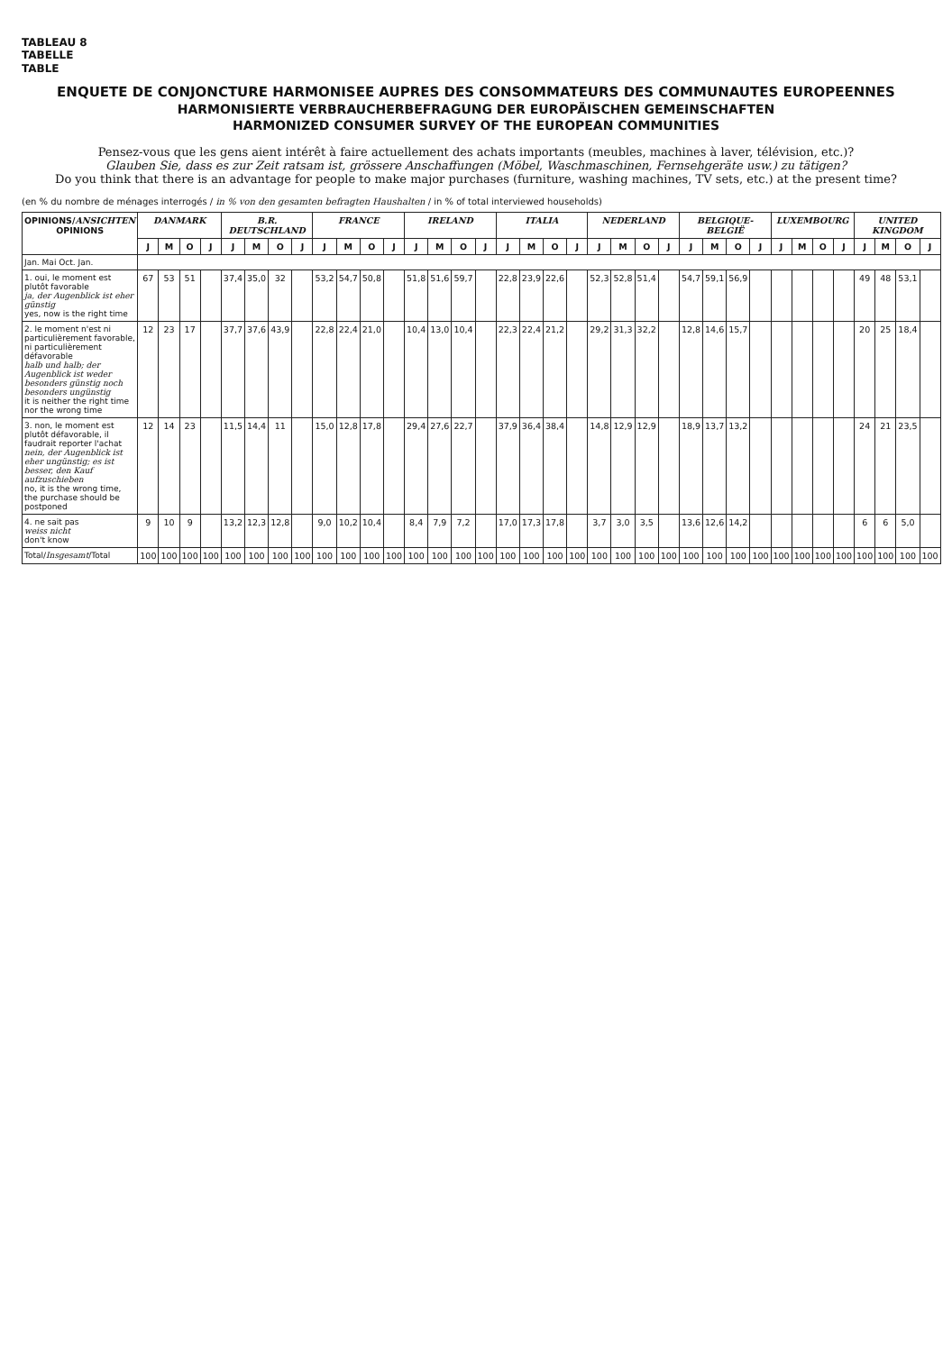TABLEAU 8
TABELLE
TABLE
ENQUETE DE CONJONCTURE HARMONISEE AUPRES DES CONSOMMATEURS DES COMMUNAUTES EUROPEENNES
HARMONISIERTE VERBRAUCHERBEFRAGUNG DER EUROPÄISCHEN GEMEINSCHAFTEN
HARMONIZED CONSUMER SURVEY OF THE EUROPEAN COMMUNITIES
Pensez-vous que les gens aient intérêt à faire actuellement des achats importants (meubles, machines à laver, télévision, etc.)?
Glauben Sie, dass es zur Zeit ratsam ist, grössere Anschaffungen (Möbel, Waschmaschinen, Fernsehgeräte usw.) zu tätigen?
Do you think that there is an advantage for people to make major purchases (furniture, washing machines, TV sets, etc.) at the present time?
(en % du nombre de ménages interrogés / in % von den gesamten befragten Haushalten / in % of total interviewed households)
| OPINIONS/ ANSICHTEN OPINIONS | DANMARK | | | | B.R. DEUTSCHLAND | | | | FRANCE | | | | IRELAND | | | | ITALIA | | | | NEDERLAND | | | | BELGIQUE-BELGIË | | | | LUXEMBOURG | | | | UNITED KINGDOM | | | |
| --- | --- | --- | --- | --- | --- | --- | --- | --- | --- | --- | --- | --- | --- | --- | --- | --- | --- | --- | --- | --- | --- | --- | --- | --- | --- | --- | --- | --- | --- | --- | --- | --- | --- | --- | --- | --- |
| | J | M | O | J | J | M | O | J | J | M | O | J | J | M | O | J | J | M | O | J | J | M | O | J | J | M | O | J | J | M | O | J | J | M | O | J |
| Jan. Mai Oct. Jan. | | | | | | | | | | | | | | | | | | | | | | | | | | | | | | | | | | | | |
| 1. oui, le moment est plutôt favorable ja, der Augenblick ist eher günstig yes, now is the right time | 67 | 53 | 51 | | 37,4 | 35,0 | 32 | | 53,2 | 54,7 | 50,8 | | 51,8 | 51,6 | 59,7 | | 22,8 | 23,9 | 22,6 | | 52,3 | 52,8 | 51,4 | | 54,7 | 59,1 | 56,9 | | | | | | 49 | 48 | 53,1 | |
| 2. le moment n'est ni particulièrement favorable, ni particulièrement défavorable halb und halb; der Augenblick ist weder besonders günstig noch besonders ungünstig it is neither the right time nor the wrong time | 12 | 23 | 17 | | 37,7 | 37,6 | 43,9 | | 22,8 | 22,4 | 21,0 | | 10,4 | 13,0 | 10,4 | | 22,3 | 22,4 | 21,2 | | 29,2 | 31,3 | 32,2 | | 12,8 | 14,6 | 15,7 | | | | | | 20 | 25 | 18,4 | |
| 3. non, le moment est plutôt défavorable, il faudrait reporter l'achat nein, der Augenblick ist eher ungünstig; es ist besser, den Kauf aufzuschieben no, it is the wrong time, the purchase should be postponed | 12 | 14 | 23 | | 11,5 | 14,4 | 11 | | 15,0 | 12,8 | 17,8 | | 29,4 | 27,6 | 22,7 | | 37,9 | 36,4 | 38,4 | | 14,8 | 12,9 | 12,9 | | 18,9 | 13,7 | 13,2 | | | | | | 24 | 21 | 23,5 | |
| 4. ne sait pas weiss nicht don't know | 9 | 10 | 9 | | 13,2 | 12,3 | 12,8 | | 9,0 | 10,2 | 10,4 | | 8,4 | 7,9 | 7,2 | | 17,0 | 17,3 | 17,8 | | 3,7 | 3,0 | 3,5 | | 13,6 | 12,6 | 14,2 | | | | | | 6 | 6 | 5,0 | |
| Total/ Insgesamt /Total | 100 | 100 | 100 | 100 | 100 | 100 | 100 | 100 | 100 | 100 | 100 | 100 | 100 | 100 | 100 | 100 | 100 | 100 | 100 | 100 | 100 | 100 | 100 | 100 | 100 | 100 | 100 | 100 | 100 | 100 | 100 | 100 | 100 | 100 | 100 | 100 |